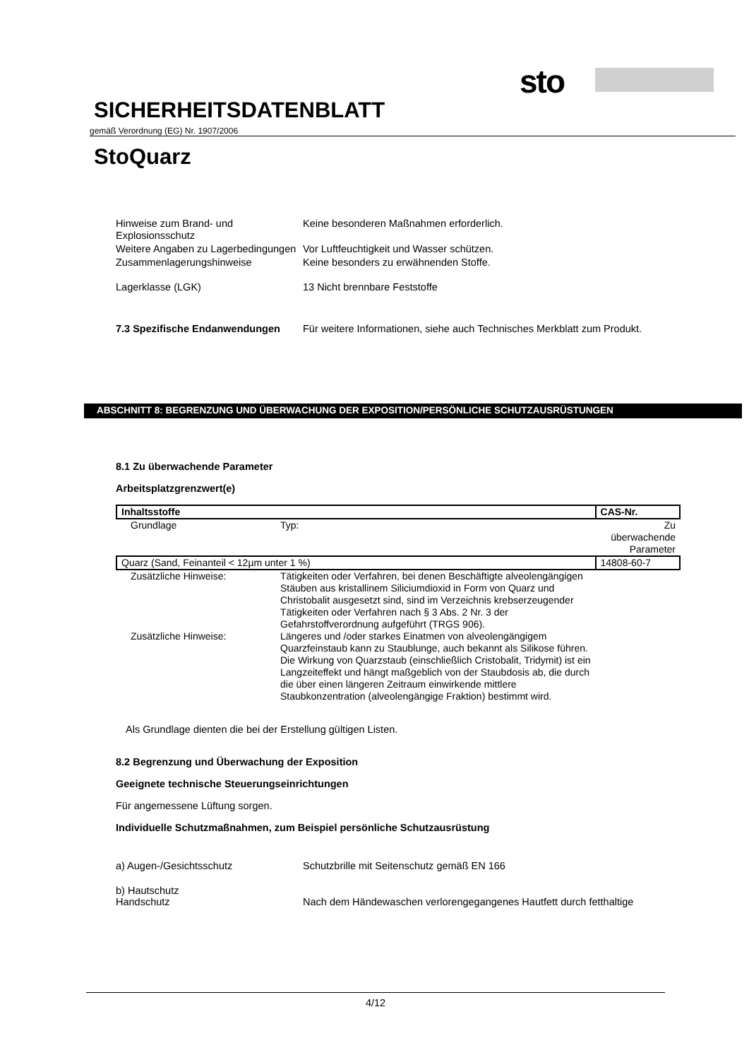sto
SICHERHEITSDATENBLATT
gemäß Verordnung (EG) Nr. 1907/2006
StoQuarz
Hinweise zum Brand- und Explosionsschutz
Keine besonderen Maßnahmen erforderlich.
Weitere Angaben zu Lagerbedingungen
Vor Luftfeuchtigkeit und Wasser schützen.
Zusammenlagerungshinweise Keine besonders zu erwähnenden Stoffe.
Lagerklasse (LGK) 13 Nicht brennbare Feststoffe
7.3 Spezifische Endanwendungen Für weitere Informationen, siehe auch Technisches Merkblatt zum Produkt.
ABSCHNITT 8: BEGRENZUNG UND ÜBERWACHUNG DER EXPOSITION/PERSÖNLICHE SCHUTZAUSRÜSTUNGEN
8.1 Zu überwachende Parameter
Arbeitsplatzgrenzwert(e)
| Inhaltsstoffe | | CAS-Nr. |
| Grundlage | Typ: | Zu überwachende Parameter |
| Quarz (Sand, Feinanteil < 12µm unter 1 %) | | 14808-60-7 |
| Zusätzliche Hinweise: | Tätigkeiten oder Verfahren, bei denen Beschäftigte alveolengängigen Stäuben aus kristallinem Siliciumdioxid in Form von Quarz und Christobalit ausgesetzt sind, sind im Verzeichnis krebserzeugender Tätigkeiten oder Verfahren nach § 3 Abs. 2 Nr. 3 der Gefahrstoffverordnung aufgeführt (TRGS 906). | |
| Zusätzliche Hinweise: | Längeres und /oder starkes Einatmen von alveolengängigem Quarzfeinstaub kann zu Staublunge, auch bekannt als Silikose führen. Die Wirkung von Quarzstaub (einschließlich Cristobalit, Tridymit) ist ein Langzeiteffekt und hängt maßgeblich von der Staubdosis ab, die durch die über einen längeren Zeitraum einwirkende mittlere Staubkonzentration (alveolengängige Fraktion) bestimmt wird. | |
Als Grundlage dienten die bei der Erstellung gültigen Listen.
8.2 Begrenzung und Überwachung der Exposition
Geeignete technische Steuerungseinrichtungen
Für angemessene Lüftung sorgen.
Individuelle Schutzmaßnahmen, zum Beispiel persönliche Schutzausrüstung
a) Augen-/Gesichtsschutz Schutzbrille mit Seitenschutz gemäß EN 166
b) Hautschutz
Handschutz Nach dem Händewaschen verlorengegangenes Hautfett durch fetthaltige
4/12